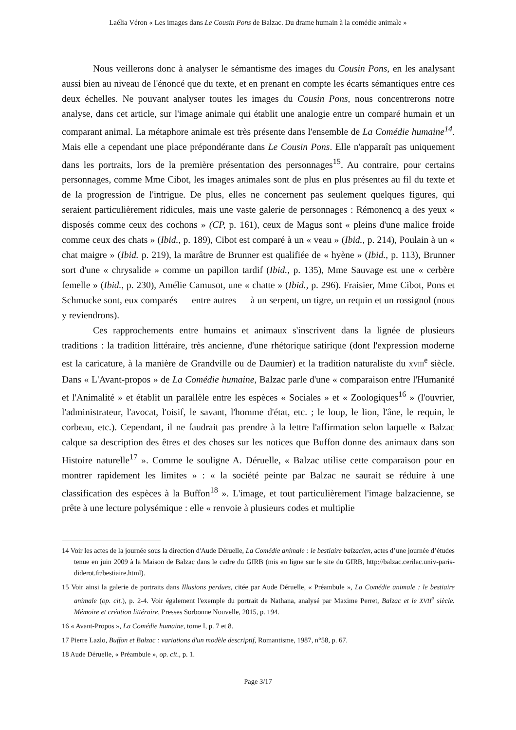Laélia Véron « Les images dans Le Cousin Pons de Balzac. Du drame humain à la comédie animale »
Nous veillerons donc à analyser le sémantisme des images du Cousin Pons, en les analysant aussi bien au niveau de l'énoncé que du texte, et en prenant en compte les écarts sémantiques entre ces deux échelles. Ne pouvant analyser toutes les images du Cousin Pons, nous concentrerons notre analyse, dans cet article, sur l'image animale qui établit une analogie entre un comparé humain et un comparant animal. La métaphore animale est très présente dans l'ensemble de La Comédie humaine<sup>14</sup>. Mais elle a cependant une place prépondérante dans Le Cousin Pons. Elle n'apparaît pas uniquement dans les portraits, lors de la première présentation des personnages<sup>15</sup>. Au contraire, pour certains personnages, comme Mme Cibot, les images animales sont de plus en plus présentes au fil du texte et de la progression de l'intrigue. De plus, elles ne concernent pas seulement quelques figures, qui seraient particulièrement ridicules, mais une vaste galerie de personnages : Rémonencq a des yeux « disposés comme ceux des cochons » (CP, p. 161), ceux de Magus sont « pleins d'une malice froide comme ceux des chats » (Ibid., p. 189), Cibot est comparé à un « veau » (Ibid., p. 214), Poulain à un « chat maigre » (Ibid. p. 219), la marâtre de Brunner est qualifiée de « hyène » (Ibid., p. 113), Brunner sort d'une « chrysalide » comme un papillon tardif (Ibid., p. 135), Mme Sauvage est une « cerbère femelle » (Ibid., p. 230), Amélie Camusot, une « chatte » (Ibid., p. 296). Fraisier, Mme Cibot, Pons et Schmucke sont, eux comparés — entre autres — à un serpent, un tigre, un requin et un rossignol (nous y reviendrons).
Ces rapprochements entre humains et animaux s'inscrivent dans la lignée de plusieurs traditions : la tradition littéraire, très ancienne, d'une rhétorique satirique (dont l'expression moderne est la caricature, à la manière de Grandville ou de Daumier) et la tradition naturaliste du XVIII<sup>e</sup> siècle. Dans « L'Avant-propos » de La Comédie humaine, Balzac parle d'une « comparaison entre l'Humanité et l'Animalité » et établit un parallèle entre les espèces « Sociales » et « Zoologiques<sup>16</sup> » (l'ouvrier, l'administrateur, l'avocat, l'oisif, le savant, l'homme d'état, etc. ; le loup, le lion, l'âne, le requin, le corbeau, etc.). Cependant, il ne faudrait pas prendre à la lettre l'affirmation selon laquelle « Balzac calque sa description des êtres et des choses sur les notices que Buffon donne des animaux dans son Histoire naturelle<sup>17</sup> ». Comme le souligne A. Déruelle, « Balzac utilise cette comparaison pour en montrer rapidement les limites » : « la société peinte par Balzac ne saurait se réduire à une classification des espèces à la Buffon<sup>18</sup> ». L'image, et tout particulièrement l'image balzacienne, se prête à une lecture polysémique : elle « renvoie à plusieurs codes et multiplie
14 Voir les actes de la journée sous la direction d'Aude Déruelle, La Comédie animale : le bestiaire balzacien, actes d’une journée d’études tenue en juin 2009 à la Maison de Balzac dans le cadre du GIRB (mis en ligne sur le site du GIRB, http://balzac.cerilac.univ-paris-diderot.fr/bestiaire.html).
15 Voir ainsi la galerie de portraits dans Illusions perdues, citée par Aude Déruelle, « Préambule », La Comédie animale : le bestiaire animale (op. cit.), p. 2-4. Voir également l'exemple du portrait de Nathana, analysé par Maxime Perret, Balzac et le XVII<sup>e</sup> siècle. Mémoire et création littéraire, Presses Sorbonne Nouvelle, 2015, p. 194.
16 « Avant-Propos », La Comédie humaine, tome I, p. 7 et 8.
17 Pierre Lazlo, Buffon et Balzac : variations d'un modèle descriptif, Romantisme, 1987, n°58, p. 67.
18 Aude Déruelle, « Préambule », op. cit., p. 1.
Page 3/17